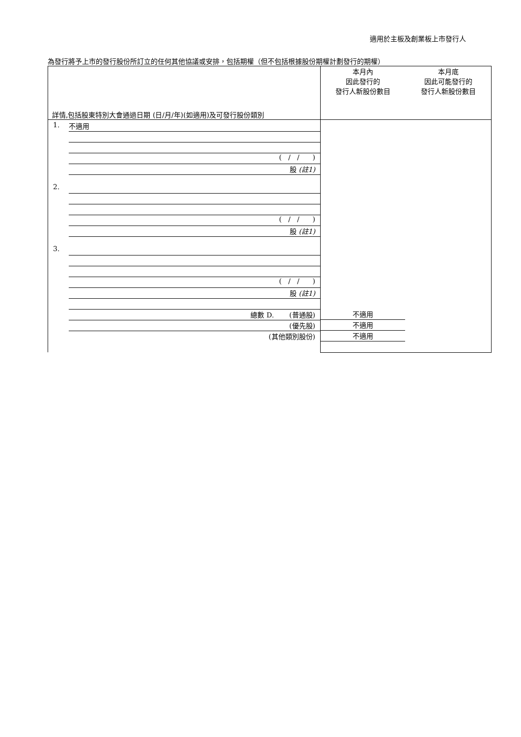適用於主板及創業板上市發行人
為發行將予上市的發行股份所訂立的任何其他協議或安排，包括期權（但不包括根據股份期權計劃發行的期權）
| 詳情,包括股東特別大會通過日期 (日/月/年)(如適用)及可發行股份類別 | 本月內 因此發行的 發行人新股份數目 | 本月底 因此可能發行的 發行人新股份數目 |
| --- | --- | --- |
| 1. 不適用 ( / / ) 股 (註1) 2. ( / / ) 股 (註1) 3. ( / / ) 股 (註1) 總數 D. (普通股) (優先股) (其他類別股份) | 不適用 不適用 不適用 | |